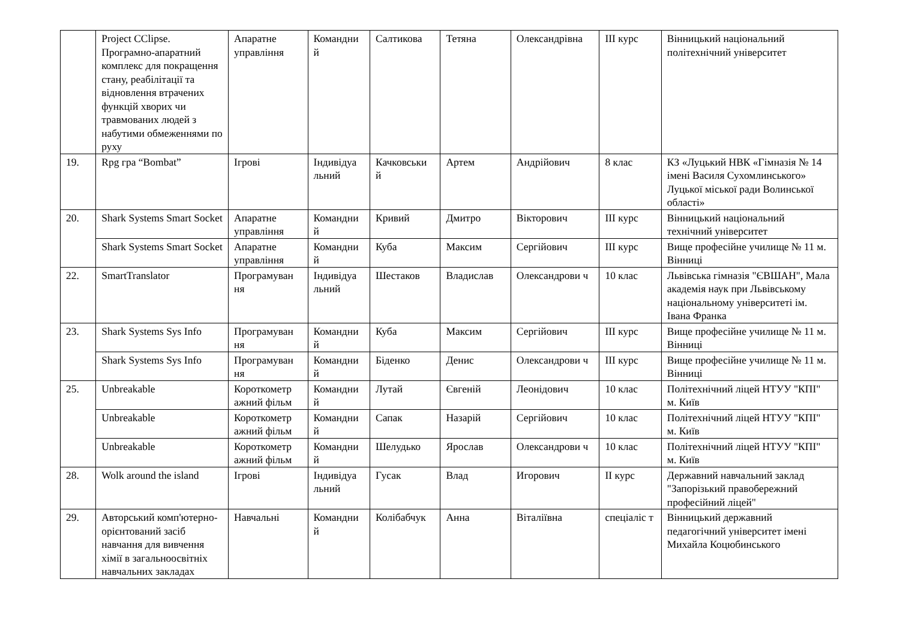| | Project CClipse. Програмно-апаратний комплекс для покращення стану, реабілітації та відновлення втрачених функцій хворих чи травмованих людей з набутими обмеженнями по руху | Апаратне управління | Командни й | Салтикова | Тетяна | Олександрівна | ІІІ курс | Вінницький національний політехнічний університет |
| 19. | Rpg гра “Bombat” | Ігрові | Індивідуа льний | Качковськи й | Артем | Андрійович | 8 клас | КЗ «Луцький НВК «Гімназія № 14 імені Василя Сухомлинського» Луцької міської ради Волинської області» |
| 20. | Shark Systems Smart Socket | Апаратне управління | Командни й | Кривий | Дмитро | Вікторович | ІІІ курс | Вінницький національний технічний університет |
| | Shark Systems Smart Socket | Апаратне управління | Командни й | Куба | Максим | Сергійович | ІІІ курс | Вище професійне училище № 11 м. Вінниці |
| 22. | SmartTranslator | Програмуван ня | Індивідуа льний | Шестаков | Владислав | Олександрови ч | 10 клас | Львівська гімназія "ЄВШАН", Мала академія наук при Львівському національному університеті ім. Івана Франка |
| 23. | Shark Systems Sys Info | Програмуван ня | Командни й | Куба | Максим | Сергійович | ІІІ курс | Вище професійне училище № 11 м. Вінниці |
| | Shark Systems Sys Info | Програмуван ня | Командни й | Біденко | Денис | Олександрови ч | ІІІ курс | Вище професійне училище № 11 м. Вінниці |
| 25. | Unbreakable | Короткометр ажний фільм | Командни й | Лутай | Євгеній | Леонідович | 10 клас | Політехнічний ліцей НТУУ "КПІ" м. Київ |
| | Unbreakable | Короткометр ажний фільм | Командни й | Сапак | Назарій | Сергійович | 10 клас | Політехнічний ліцей НТУУ "КПІ" м. Київ |
| | Unbreakable | Короткометр ажний фільм | Командни й | Шелудько | Ярослав | Олександрови ч | 10 клас | Політехнічний ліцей НТУУ "КПІ" м. Київ |
| 28. | Wolk around the island | Ігрові | Індивідуа льний | Гусак | Влад | Игорович | ІІ курс | Державний навчальний заклад "Запорізький правобережний професійний ліцей" |
| 29. | Авторський комп'ютерно-орієнтований засіб навчання для вивчення хімії в загальноосвітніх навчальних закладах | Навчальні | Командни й | Колібабчук | Анна | Віталіївна | спеціаліс т | Вінницький державний педагогічний університет імені Михайла Коцюбинського |